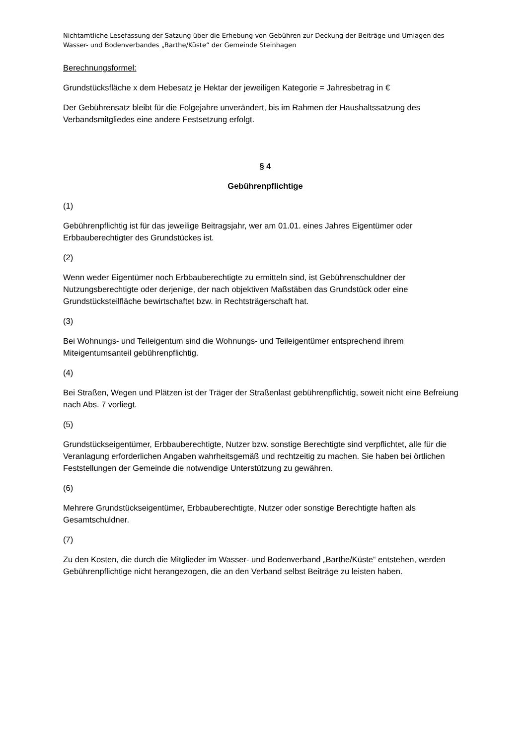Nichtamtliche Lesefassung der Satzung über die Erhebung von Gebühren zur Deckung der Beiträge und Umlagen des Wasser- und Bodenverbandes „Barthe/Küste“ der Gemeinde Steinhagen
Berechnungsformel:
Grundstücksfläche x dem Hebesatz je Hektar der jeweiligen Kategorie = Jahresbetrag in €
Der Gebührensatz bleibt für die Folgejahre unverändert, bis im Rahmen der Haushaltssatzung des Verbandsmitgliedes eine andere Festsetzung erfolgt.
§ 4
Gebührenpflichtige
(1)
Gebührenpflichtig ist für das jeweilige Beitragsjahr, wer am 01.01. eines Jahres Eigentümer oder Erbbauberechtigter des Grundstückes ist.
(2)
Wenn weder Eigentümer noch Erbbauberechtigte zu ermitteln sind, ist Gebührenschuldner der Nutzungsberechtigte oder derjenige, der nach objektiven Maßstäben das Grundstück oder eine Grundstücksteilfläche bewirtschaftet bzw. in Rechtsträgerschaft hat.
(3)
Bei Wohnungs- und Teileigentum sind die Wohnungs- und Teileigentümer entsprechend ihrem Miteigentumsanteil gebührenpflichtig.
(4)
Bei Straßen, Wegen und Plätzen ist der Träger der Straßenlast gebührenpflichtig, soweit nicht eine Befreiung nach Abs. 7 vorliegt.
(5)
Grundstückseigentümer, Erbbauberechtigte, Nutzer bzw. sonstige Berechtigte sind verpflichtet, alle für die Veranlagung erforderlichen Angaben wahrheitsgemäß und rechtzeitig zu machen. Sie haben bei örtlichen Feststellungen der Gemeinde die notwendige Unterstützung zu gewähren.
(6)
Mehrere Grundstückseigentümer, Erbbauberechtigte, Nutzer oder sonstige Berechtigte haften als Gesamtschuldner.
(7)
Zu den Kosten, die durch die Mitglieder im Wasser- und Bodenverband „Barthe/Küste“ entstehen, werden Gebührenpflichtige nicht herangezogen, die an den Verband selbst Beiträge zu leisten haben.